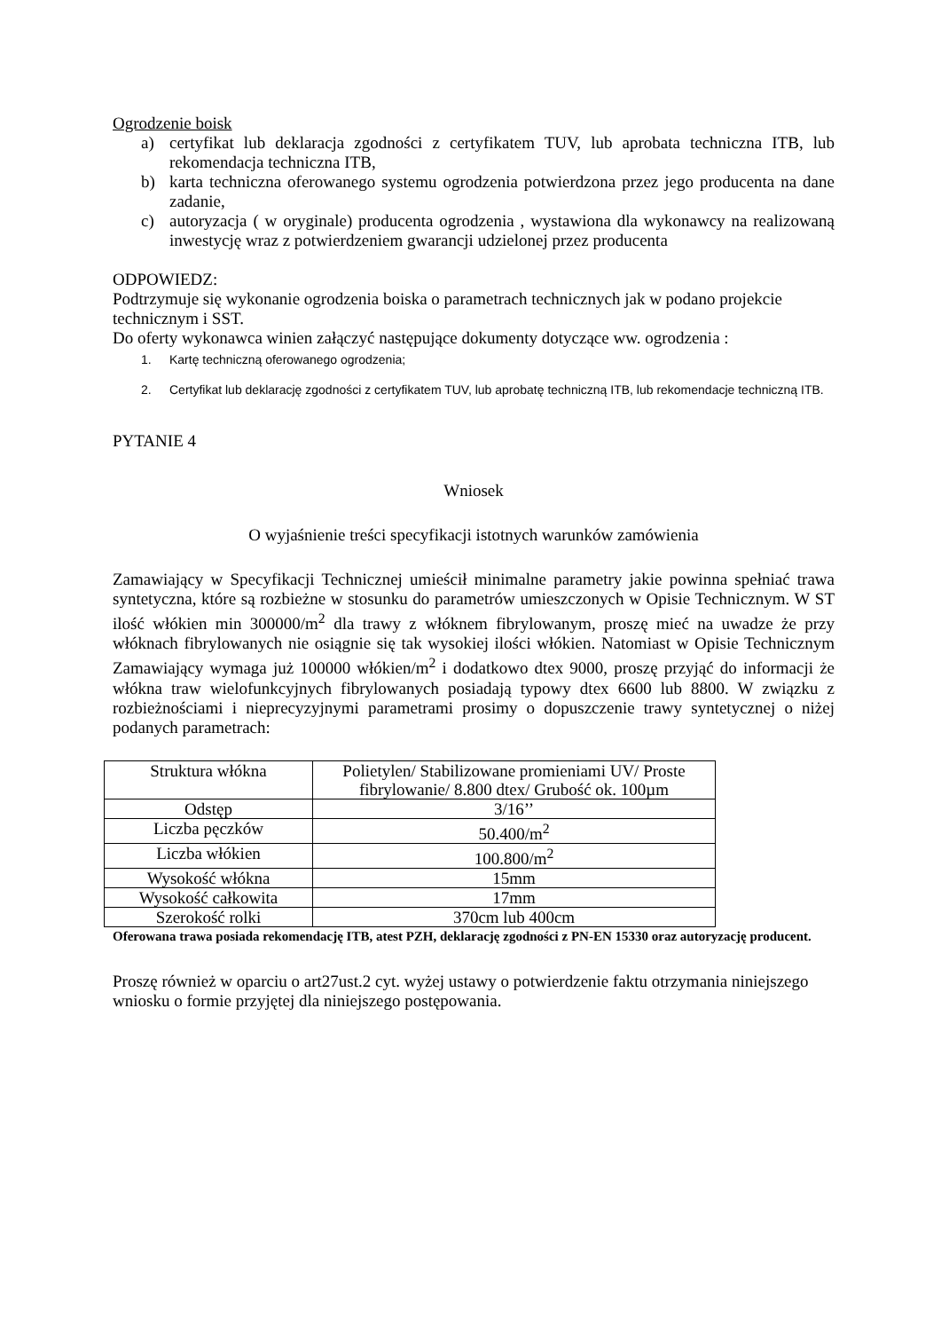Ogrodzenie boisk
a) certyfikat lub deklaracja zgodności z certyfikatem TUV, lub aprobata techniczna ITB, lub rekomendacja techniczna ITB,
b) karta techniczna oferowanego systemu ogrodzenia potwierdzona przez jego producenta na dane zadanie,
c) autoryzacja ( w oryginale) producenta ogrodzenia , wystawiona dla wykonawcy na realizowaną inwestycję wraz z potwierdzeniem gwarancji udzielonej przez producenta
ODPOWIEDZ:
Podtrzymuje się wykonanie ogrodzenia boiska o parametrach technicznych jak w podano projekcie
technicznym i SST.
Do oferty wykonawca winien załączyć następujące dokumenty dotyczące ww. ogrodzenia :
1. Kartę techniczną oferowanego ogrodzenia;
2. Certyfikat lub deklarację zgodności z certyfikatem TUV, lub aprobatę techniczną ITB, lub rekomendacje techniczną ITB.
PYTANIE 4
Wniosek
O wyjaśnienie treści specyfikacji istotnych warunków zamówienia
Zamawiający w Specyfikacji Technicznej umieścił minimalne parametry jakie powinna spełniać trawa syntetyczna, które są rozbieżne w stosunku do parametrów umieszczonych w Opisie Technicznym. W ST ilość włókien min 300000/m<sup>2</sup> dla trawy z włóknem fibrylowanym, proszę mieć na uwadze że przy włóknach fibrylowanych nie osiągnie się tak wysokiej ilości włókien. Natomiast w Opisie Technicznym Zamawiający wymaga już 100000 włókien/m<sup>2</sup> i dodatkowo dtex 9000, proszę przyjąć do informacji że włókna traw wielofunkcyjnych fibrylowanych posiadają typowy dtex 6600 lub 8800. W związku z rozbieżnościami i nieprecyzyjnymi parametrami prosimy o dopuszczenie trawy syntetycznej o niżej podanych parametrach:
| Struktura włókna | Polietylen/ Stabilizowane promieniami UV/ Proste fibrylowanie/ 8.800 dtex/ Grubość ok. 100µm |
| Odstęp | 3/16’’ |
| Liczba pęczków | 50.400/m<sup>2</sup> |
| Liczba włókien | 100.800/m<sup>2</sup> |
| Wysokość włókna | 15mm |
| Wysokość całkowita | 17mm |
| Szerokość rolki | 370cm lub 400cm |
Oferowana trawa posiada rekomendację ITB, atest PZH, deklarację zgodności z PN-EN 15330 oraz autoryzację producent.
Proszę również w oparciu o art27ust.2 cyt. wyżej ustawy o potwierdzenie faktu otrzymania niniejszego wniosku o formie przyjętej dla niniejszego postępowania.